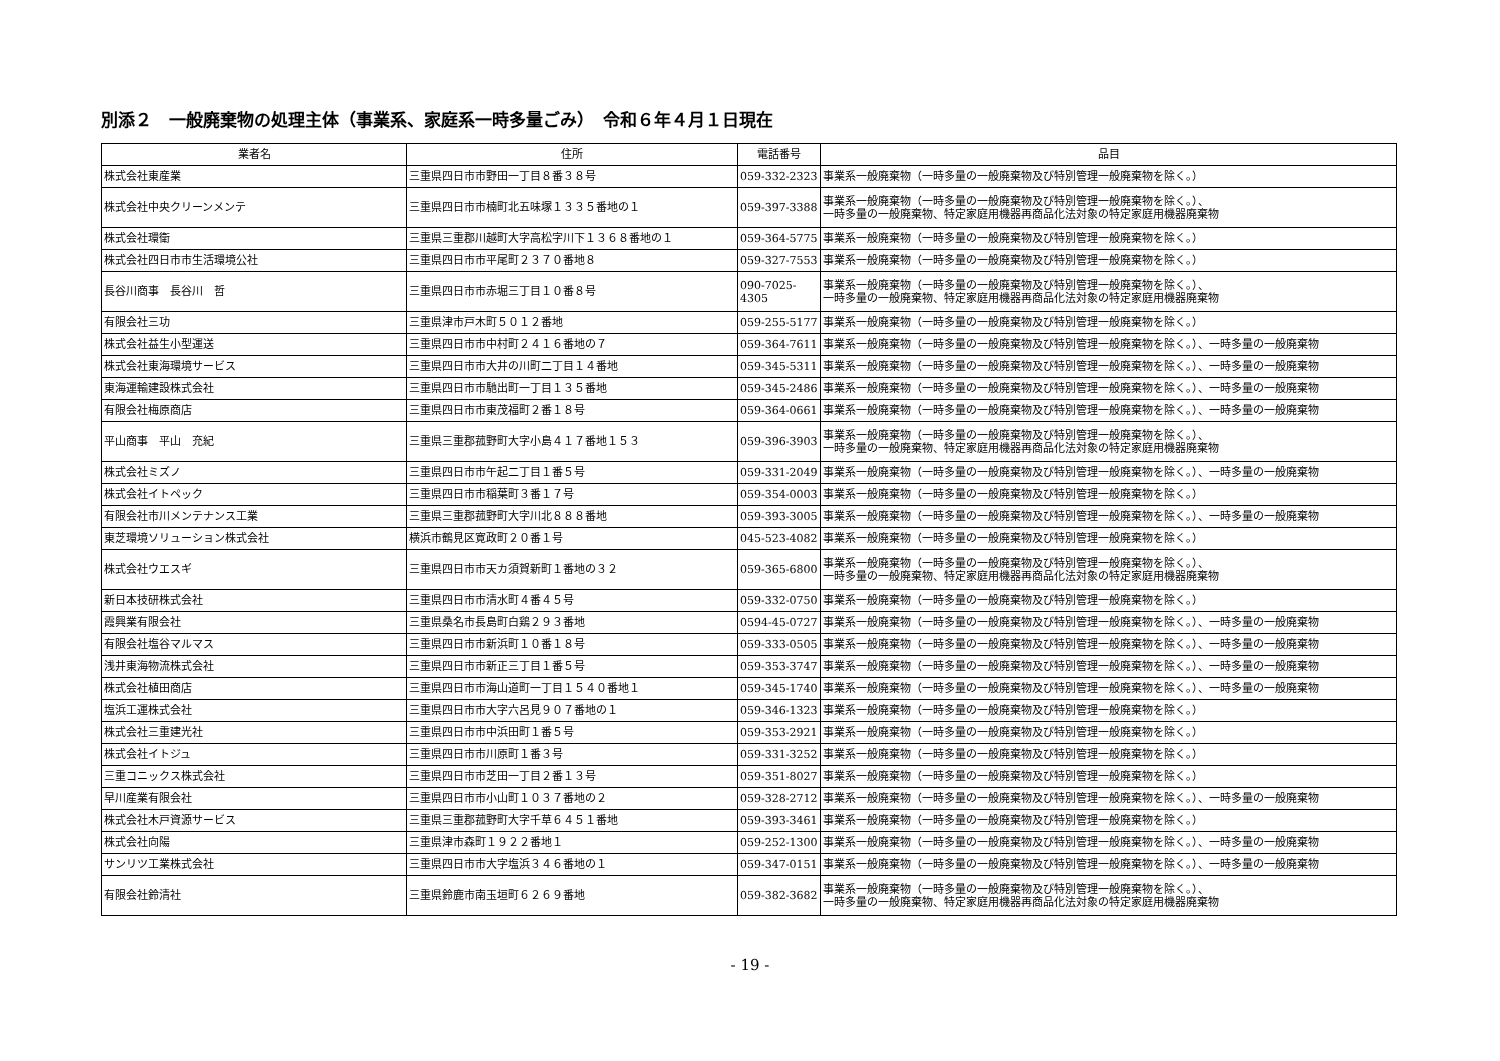別添２　一般廃棄物の処理主体（事業系、家庭系一時多量ごみ）　令和６年４月１日現在
| 業者名 | 住所 | 電話番号 | 品目 |
| --- | --- | --- | --- |
| 株式会社東産業 | 三重県四日市市野田一丁目８番３８号 | 059-332-2323 | 事業系一般廃棄物（一時多量の一般廃棄物及び特別管理一般廃棄物を除く。） |
| 株式会社中央クリーンメンテ | 三重県四日市市楠町北五味塚１３３５番地の１ | 059-397-3388 | 事業系一般廃棄物（一時多量の一般廃棄物及び特別管理一般廃棄物を除く。）、 一時多量の一般廃棄物、特定家庭用機器再商品化法対象の特定家庭用機器廃棄物 |
| 株式会社環衛 | 三重県三重郡川越町大字高松字川下１３６８番地の１ | 059-364-5775 | 事業系一般廃棄物（一時多量の一般廃棄物及び特別管理一般廃棄物を除く。） |
| 株式会社四日市市生活環境公社 | 三重県四日市市平尾町２３７０番地８ | 059-327-7553 | 事業系一般廃棄物（一時多量の一般廃棄物及び特別管理一般廃棄物を除く。） |
| 長谷川商事 長谷川 哲 | 三重県四日市市赤堀三丁目１０番８号 | 090-7025-4305 | 事業系一般廃棄物（一時多量の一般廃棄物及び特別管理一般廃棄物を除く。）、 一時多量の一般廃棄物、特定家庭用機器再商品化法対象の特定家庭用機器廃棄物 |
| 有限会社三功 | 三重県津市戸木町５０１２番地 | 059-255-5177 | 事業系一般廃棄物（一時多量の一般廃棄物及び特別管理一般廃棄物を除く。） |
| 株式会社益生小型運送 | 三重県四日市市中村町２４１６番地の７ | 059-364-7611 | 事業系一般廃棄物（一時多量の一般廃棄物及び特別管理一般廃棄物を除く。）、一時多量の一般廃棄物 |
| 株式会社東海環境サービス | 三重県四日市市大井の川町二丁目１４番地 | 059-345-5311 | 事業系一般廃棄物（一時多量の一般廃棄物及び特別管理一般廃棄物を除く。）、一時多量の一般廃棄物 |
| 東海運輸建設株式会社 | 三重県四日市市馳出町一丁目１３５番地 | 059-345-2486 | 事業系一般廃棄物（一時多量の一般廃棄物及び特別管理一般廃棄物を除く。）、一時多量の一般廃棄物 |
| 有限会社梅原商店 | 三重県四日市市東茂福町２番１８号 | 059-364-0661 | 事業系一般廃棄物（一時多量の一般廃棄物及び特別管理一般廃棄物を除く。）、一時多量の一般廃棄物 |
| 平山商事 平山 充紀 | 三重県三重郡菰野町大字小島４１７番地１５３ | 059-396-3903 | 事業系一般廃棄物（一時多量の一般廃棄物及び特別管理一般廃棄物を除く。）、 一時多量の一般廃棄物、特定家庭用機器再商品化法対象の特定家庭用機器廃棄物 |
| 株式会社ミズノ | 三重県四日市市午起二丁目１番５号 | 059-331-2049 | 事業系一般廃棄物（一時多量の一般廃棄物及び特別管理一般廃棄物を除く。）、一時多量の一般廃棄物 |
| 株式会社イトペック | 三重県四日市市稲葉町３番１７号 | 059-354-0003 | 事業系一般廃棄物（一時多量の一般廃棄物及び特別管理一般廃棄物を除く。） |
| 有限会社市川メンテナンス工業 | 三重県三重郡菰野町大字川北８８８番地 | 059-393-3005 | 事業系一般廃棄物（一時多量の一般廃棄物及び特別管理一般廃棄物を除く。）、一時多量の一般廃棄物 |
| 東芝環境ソリューション株式会社 | 横浜市鶴見区寛政町２０番１号 | 045-523-4082 | 事業系一般廃棄物（一時多量の一般廃棄物及び特別管理一般廃棄物を除く。） |
| 株式会社ウエスギ | 三重県四日市市天カ須賀新町１番地の３２ | 059-365-6800 | 事業系一般廃棄物（一時多量の一般廃棄物及び特別管理一般廃棄物を除く。）、 一時多量の一般廃棄物、特定家庭用機器再商品化法対象の特定家庭用機器廃棄物 |
| 新日本技研株式会社 | 三重県四日市市清水町４番４５号 | 059-332-0750 | 事業系一般廃棄物（一時多量の一般廃棄物及び特別管理一般廃棄物を除く。） |
| 霞興業有限会社 | 三重県桑名市長島町白鶏２９３番地 | 0594-45-0727 | 事業系一般廃棄物（一時多量の一般廃棄物及び特別管理一般廃棄物を除く。）、一時多量の一般廃棄物 |
| 有限会社塩谷マルマス | 三重県四日市市新浜町１０番１８号 | 059-333-0505 | 事業系一般廃棄物（一時多量の一般廃棄物及び特別管理一般廃棄物を除く。）、一時多量の一般廃棄物 |
| 浅井東海物流株式会社 | 三重県四日市市新正三丁目１番５号 | 059-353-3747 | 事業系一般廃棄物（一時多量の一般廃棄物及び特別管理一般廃棄物を除く。）、一時多量の一般廃棄物 |
| 株式会社植田商店 | 三重県四日市市海山道町一丁目１５４０番地１ | 059-345-1740 | 事業系一般廃棄物（一時多量の一般廃棄物及び特別管理一般廃棄物を除く。）、一時多量の一般廃棄物 |
| 塩浜工運株式会社 | 三重県四日市市大字六呂見９０７番地の１ | 059-346-1323 | 事業系一般廃棄物（一時多量の一般廃棄物及び特別管理一般廃棄物を除く。） |
| 株式会社三重建光社 | 三重県四日市市中浜田町１番５号 | 059-353-2921 | 事業系一般廃棄物（一時多量の一般廃棄物及び特別管理一般廃棄物を除く。） |
| 株式会社イトジュ | 三重県四日市市川原町１番３号 | 059-331-3252 | 事業系一般廃棄物（一時多量の一般廃棄物及び特別管理一般廃棄物を除く。） |
| 三重コニックス株式会社 | 三重県四日市市芝田一丁目２番１３号 | 059-351-8027 | 事業系一般廃棄物（一時多量の一般廃棄物及び特別管理一般廃棄物を除く。） |
| 早川産業有限会社 | 三重県四日市市小山町１０３７番地の２ | 059-328-2712 | 事業系一般廃棄物（一時多量の一般廃棄物及び特別管理一般廃棄物を除く。）、一時多量の一般廃棄物 |
| 株式会社木戸資源サービス | 三重県三重郡菰野町大字千草６４５１番地 | 059-393-3461 | 事業系一般廃棄物（一時多量の一般廃棄物及び特別管理一般廃棄物を除く。） |
| 株式会社向陽 | 三重県津市森町１９２２番地１ | 059-252-1300 | 事業系一般廃棄物（一時多量の一般廃棄物及び特別管理一般廃棄物を除く。）、一時多量の一般廃棄物 |
| サンリツ工業株式会社 | 三重県四日市市大字塩浜３４６番地の１ | 059-347-0151 | 事業系一般廃棄物（一時多量の一般廃棄物及び特別管理一般廃棄物を除く。）、一時多量の一般廃棄物 |
| 有限会社鈴清社 | 三重県鈴鹿市南玉垣町６２６９番地 | 059-382-3682 | 事業系一般廃棄物（一時多量の一般廃棄物及び特別管理一般廃棄物を除く。）、 一時多量の一般廃棄物、特定家庭用機器再商品化法対象の特定家庭用機器廃棄物 |
- 19 -